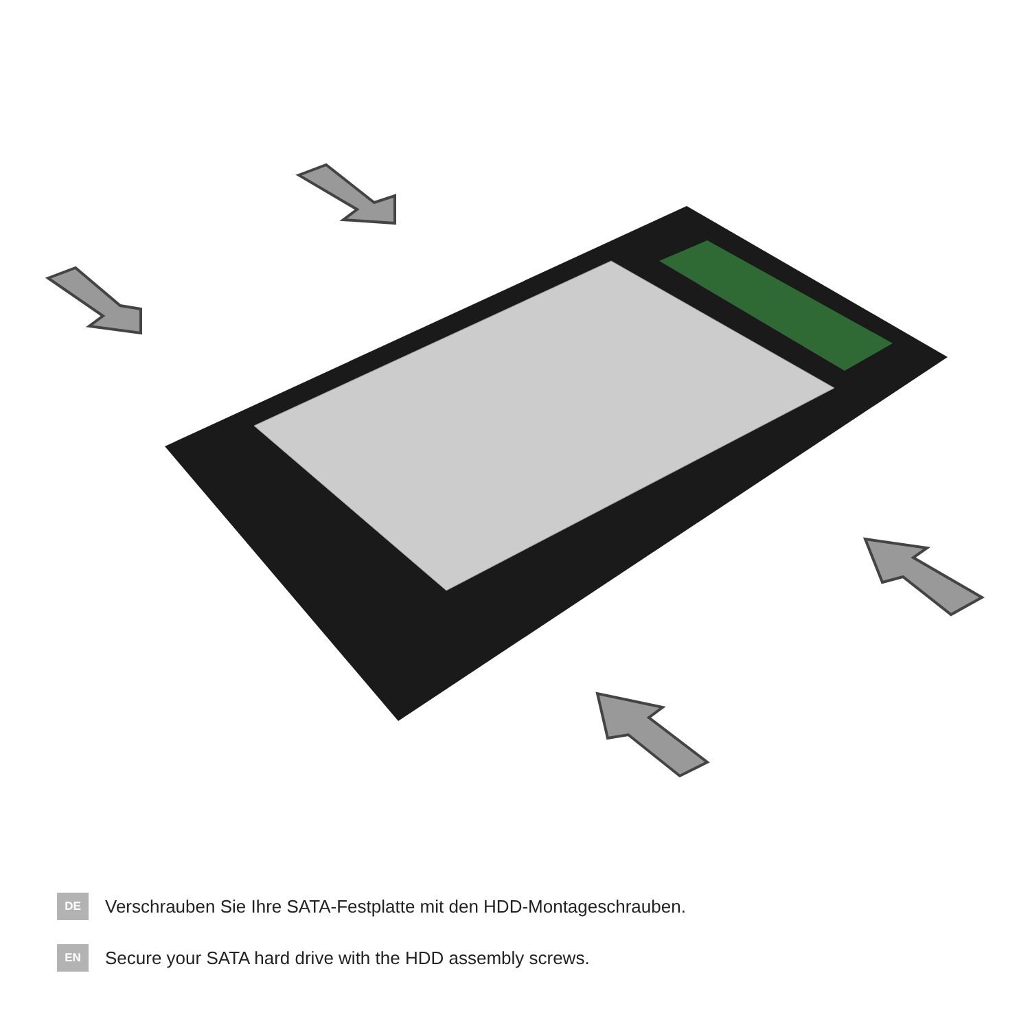DE
Verschrauben Sie Ihre SATA-Festplatte mit den HDD-Montageschrauben.
EN
Secure your SATA hard drive with the HDD assembly screws.